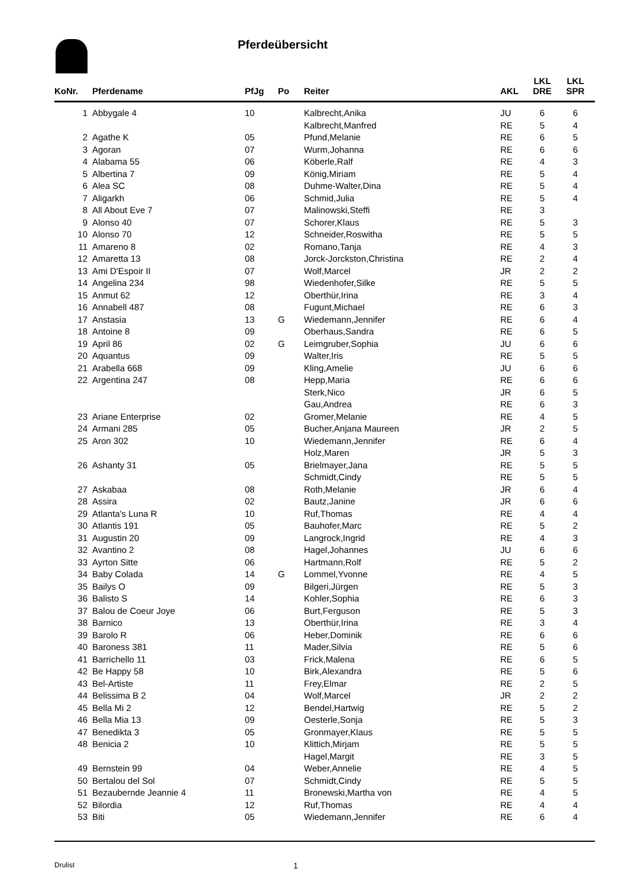Pferdeübersicht
| KoNr. | Pferdename | PfJg | Po | Reiter | AKL | LKL DRE | LKL SPR |
| --- | --- | --- | --- | --- | --- | --- | --- |
| 1 | Abbygale 4 | 10 | | Kalbrecht,Anika | JU | 6 | 6 |
| | | | | Kalbrecht,Manfred | RE | 5 | 4 |
| 2 | Agathe K | 05 | | Pfund,Melanie | RE | 6 | 5 |
| 3 | Agoran | 07 | | Wurm,Johanna | RE | 6 | 6 |
| 4 | Alabama 55 | 06 | | Köberle,Ralf | RE | 4 | 3 |
| 5 | Albertina 7 | 09 | | König,Miriam | RE | 5 | 4 |
| 6 | Alea SC | 08 | | Duhme-Walter,Dina | RE | 5 | 4 |
| 7 | Aligarkh | 06 | | Schmid,Julia | RE | 5 | 4 |
| 8 | All About Eve 7 | 07 | | Malinowski,Steffi | RE | 3 | |
| 9 | Alonso 40 | 07 | | Schorer,Klaus | RE | 5 | 3 |
| 10 | Alonso 70 | 12 | | Schneider,Roswitha | RE | 5 | 5 |
| 11 | Amareno 8 | 02 | | Romano,Tanja | RE | 4 | 3 |
| 12 | Amaretta 13 | 08 | | Jorck-Jorckston,Christina | RE | 2 | 4 |
| 13 | Ami D'Espoir II | 07 | | Wolf,Marcel | JR | 2 | 2 |
| 14 | Angelina 234 | 98 | | Wiedenhofer,Silke | RE | 5 | 5 |
| 15 | Anmut 62 | 12 | | Oberthür,Irina | RE | 3 | 4 |
| 16 | Annabell 487 | 08 | | Fugunt,Michael | RE | 6 | 3 |
| 17 | Anstasia | 13 | G | Wiedemann,Jennifer | RE | 6 | 4 |
| 18 | Antoine 8 | 09 | | Oberhaus,Sandra | RE | 6 | 5 |
| 19 | April 86 | 02 | G | Leimgruber,Sophia | JU | 6 | 6 |
| 20 | Aquantus | 09 | | Walter,Iris | RE | 5 | 5 |
| 21 | Arabella 668 | 09 | | Kling,Amelie | JU | 6 | 6 |
| 22 | Argentina 247 | 08 | | Hepp,Maria | RE | 6 | 6 |
| | | | | Sterk,Nico | JR | 6 | 5 |
| | | | | Gau,Andrea | RE | 6 | 3 |
| 23 | Ariane Enterprise | 02 | | Gromer,Melanie | RE | 4 | 5 |
| 24 | Armani 285 | 05 | | Bucher,Anjana Maureen | JR | 2 | 5 |
| 25 | Aron 302 | 10 | | Wiedemann,Jennifer | RE | 6 | 4 |
| | | | | Holz,Maren | JR | 5 | 3 |
| 26 | Ashanty 31 | 05 | | Brielmayer,Jana | RE | 5 | 5 |
| | | | | Schmidt,Cindy | RE | 5 | 5 |
| 27 | Askabaa | 08 | | Roth,Melanie | JR | 6 | 4 |
| 28 | Assira | 02 | | Bautz,Janine | JR | 6 | 6 |
| 29 | Atlanta's Luna R | 10 | | Ruf,Thomas | RE | 4 | 4 |
| 30 | Atlantis 191 | 05 | | Bauhofer,Marc | RE | 5 | 2 |
| 31 | Augustin 20 | 09 | | Langrock,Ingrid | RE | 4 | 3 |
| 32 | Avantino 2 | 08 | | Hagel,Johannes | JU | 6 | 6 |
| 33 | Ayrton Sitte | 06 | | Hartmann,Rolf | RE | 5 | 2 |
| 34 | Baby Colada | 14 | G | Lommel,Yvonne | RE | 4 | 5 |
| 35 | Bailys O | 09 | | Bilgeri,Jürgen | RE | 5 | 3 |
| 36 | Balisto S | 14 | | Kohler,Sophia | RE | 6 | 3 |
| 37 | Balou de Coeur Joye | 06 | | Burt,Ferguson | RE | 5 | 3 |
| 38 | Barnico | 13 | | Oberthür,Irina | RE | 3 | 4 |
| 39 | Barolo R | 06 | | Heber,Dominik | RE | 6 | 6 |
| 40 | Baroness 381 | 11 | | Mader,Silvia | RE | 5 | 6 |
| 41 | Barrichello 11 | 03 | | Frick,Malena | RE | 6 | 5 |
| 42 | Be Happy 58 | 10 | | Birk,Alexandra | RE | 5 | 6 |
| 43 | Bel-Artiste | 11 | | Frey,Elmar | RE | 2 | 5 |
| 44 | Belissima B 2 | 04 | | Wolf,Marcel | JR | 2 | 2 |
| 45 | Bella Mi 2 | 12 | | Bendel,Hartwig | RE | 5 | 2 |
| 46 | Bella Mia 13 | 09 | | Oesterle,Sonja | RE | 5 | 3 |
| 47 | Benedikta 3 | 05 | | Gronmayer,Klaus | RE | 5 | 5 |
| 48 | Benicia 2 | 10 | | Klittich,Mirjam | RE | 5 | 5 |
| | | | | Hagel,Margit | RE | 3 | 5 |
| 49 | Bernstein 99 | 04 | | Weber,Annelie | RE | 4 | 5 |
| 50 | Bertalou del Sol | 07 | | Schmidt,Cindy | RE | 5 | 5 |
| 51 | Bezaubernde Jeannie 4 | 11 | | Bronewski,Martha von | RE | 4 | 5 |
| 52 | Bilordia | 12 | | Ruf,Thomas | RE | 4 | 4 |
| 53 | Biti | 05 | | Wiedemann,Jennifer | RE | 6 | 4 |
Drulist 1